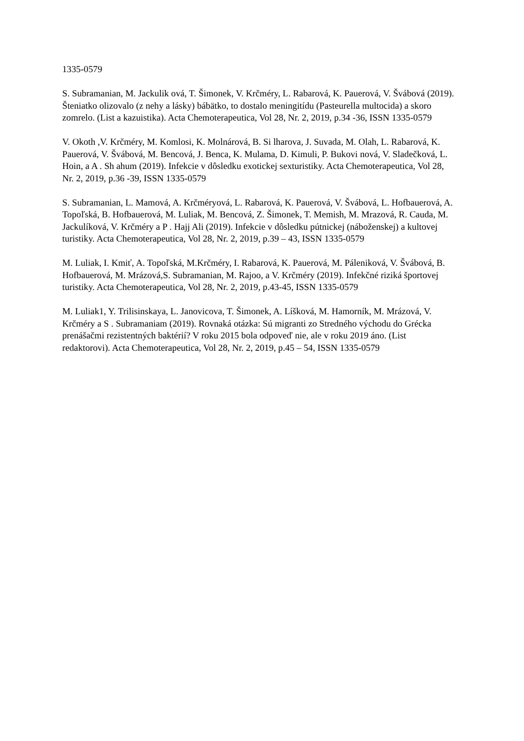1335-0579
S. Subramanian, M. Jackulik ová, T. Šimonek, V. Krčméry, L. Rabarová, K. Pauerová, V. Švábová (2019). Šteniatko olizovalo (z nehy a lásky) bábätko, to dostalo meningitídu (Pasteurella multocida) a skoro zomrelo. (List a kazuistika). Acta Chemoterapeutica, Vol 28, Nr. 2, 2019, p.34 -36, ISSN 1335-0579
V. Okoth ,V. Krčméry, M. Komlosi, K. Molnárová, B. Si lharova, J. Suvada, M. Olah, L. Rabarová, K. Pauerová, V. Švábová, M. Bencová, J. Benca, K. Mulama, D. Kimuli, P. Bukovi nová, V. Sladečková, L. Hoin, a A . Sh ahum (2019). Infekcie v dôsledku exotickej sexturistiky. Acta Chemoterapeutica, Vol 28, Nr. 2, 2019, p.36 -39, ISSN 1335-0579
S. Subramanian, L. Mamová, A. Krčméryová, L. Rabarová, K. Pauerová, V. Švábová, L. Hofbauerová, A. Topoľská, B. Hofbauerová, M. Luliak, M. Bencová, Z. Šimonek, T. Memish, M. Mrazová, R. Cauda, M. Jackulíková, V. Krčméry a P . Hajj Ali (2019). Infekcie v dôsledku pútnickej (náboženskej) a kultovej turistiky. Acta Chemoterapeutica, Vol 28, Nr. 2, 2019, p.39 – 43, ISSN 1335-0579
M. Luliak, I. Kmiť, A. Topoľská, M.Krčméry, I. Rabarová, K. Pauerová, M. Páleniková, V. Švábová, B. Hofbauerová, M. Mrázová,S. Subramanian, M. Rajoo, a V. Krčméry (2019). Infekčné riziká športovej turistiky. Acta Chemoterapeutica, Vol 28, Nr. 2, 2019, p.43-45, ISSN 1335-0579
M. Luliak1, Y. Trilisinskaya, L. Janovicova, T. Šimonek, A. Líšková, M. Hamorník, M. Mrázová, V. Krčméry a S . Subramaniam (2019). Rovnaká otázka: Sú migranti zo Stredného východu do Grécka prenášačmi rezistentných baktérií? V roku 2015 bola odpoveď nie, ale v roku 2019 áno. (List redaktorovi). Acta Chemoterapeutica, Vol 28, Nr. 2, 2019, p.45 – 54, ISSN 1335-0579